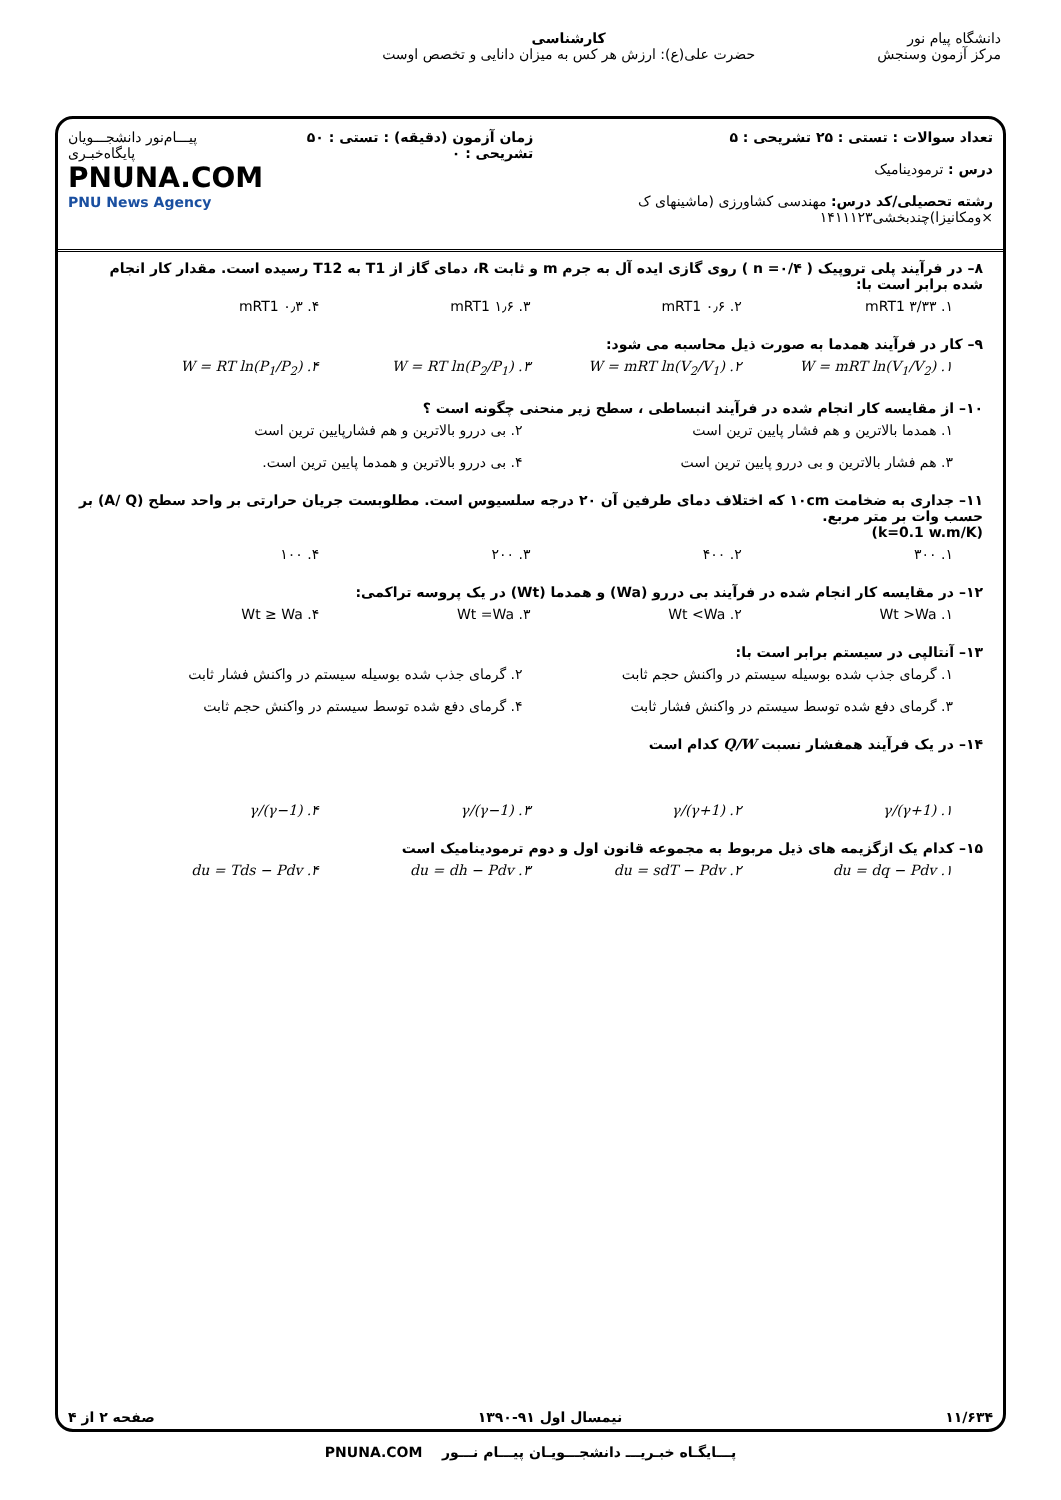دانشگاه پیام نور
مرکز آزمون وسنجش
کارشناسی
حضرت علی(ع): ارزش هر کس به میزان دانایی و تخصص اوست
تعداد سوالات : تستی : ۲۵ تشریحی : ۵
درس : ترمودینامیک
رشته تحصیلی/کد درس: مهندسی کشاورزی (ماشینهای ک ×ومکانیزا)چندبخشی۱۴۱۱۱۲۳
زمان آزمون (دقیقه) : تستی : ۵۰ تشریحی : ۰
پیـــام‌نور دانشجـــویان پایگاه‌خبـری
PNUNA.COM
PNU News Agency
۸– در فرآیند پلی تروپیک ( n =۰/۴ ) روی گازی ایده آل به جرم m و ثابت R، دمای گاز از T1 به T12 رسیده است. مقدار کار انجام شده برابر است با:
۱. mRT1 ۳/۳۳ ۲. mRT1 ۰٫۶ ۳. mRT1 ۱٫۶ ۴. mRT1 ۰٫۳
۹– کار در فرآیند همدما به صورت ذیل محاسبه می شود:
۱. W = mRT ln(V<sub>1</sub>/V<sub>2</sub>) ۲. W = mRT ln(V<sub>2</sub>/V<sub>1</sub>) ۳. W = RT ln(P<sub>2</sub>/P<sub>1</sub>) ۴. W = RT ln(P<sub>1</sub>/P<sub>2</sub>)
۱۰– از مقایسه کار انجام شده در فرآیند انبساطی ، سطح زیر منحنی چگونه است ؟
۱. همدما بالاترین و هم فشار پایین ترین است ۲. بی دررو بالاترین و هم فشارپایین ترین است ۳. هم فشار بالاترین و بی دررو پایین ترین است ۴. بی دررو بالاترین و همدما پایین ترین است.
۱۱– جداری به ضخامت ۱۰cm که اختلاف دمای طرفین آن ۲۰ درجه سلسیوس است. مطلوبست جریان حرارتی بر واحد سطح (A/ Q) بر حسب وات بر متر مربع.
(k=0.1 w.m/K)
۱. ۳۰۰ ۲. ۴۰۰ ۳. ۲۰۰ ۴. ۱۰۰
۱۲– در مقایسه کار انجام شده در فرآیند بی دررو (Wa) و همدما (Wt) در یک پروسه تراکمی:
۱. Wt >Wa ۲. Wt <Wa ۳. Wt =Wa ۴. Wt ≥ Wa
۱۳– آنتالپی در سیستم برابر است با:
۱. گرمای جذب شده بوسیله سیستم در واکنش حجم ثابت ۲. گرمای جذب شده بوسیله سیستم در واکنش فشار ثابت ۳. گرمای دفع شده توسط سیستم در واکنش فشار ثابت ۴. گرمای دفع شده توسط سیستم در واکنش حجم ثابت
۱۴– در یک فرآیند همفشار نسبت Q/W کدام است
۱. γ/(γ+1) ۲. (γ+1)/γ ۳. (γ−1)/γ ۴. γ/(γ−1)
۱۵– کدام یک ازگزیمه های ذیل مربوط به مجموعه قانون اول و دوم ترمودینامیک است
۱. du = dq − Pdv ۲. du = sdT − Pdv ۳. du = dh − Pdv ۴. du = Tds − Pdv
۱۱/۶۳۴ نیمسال اول ۹۱-۱۳۹۰ صفحه ۲ از ۴
پـــایگـاه خبـریـــ دانشجـــویـان پیـــام نـــور PNUNA.COM